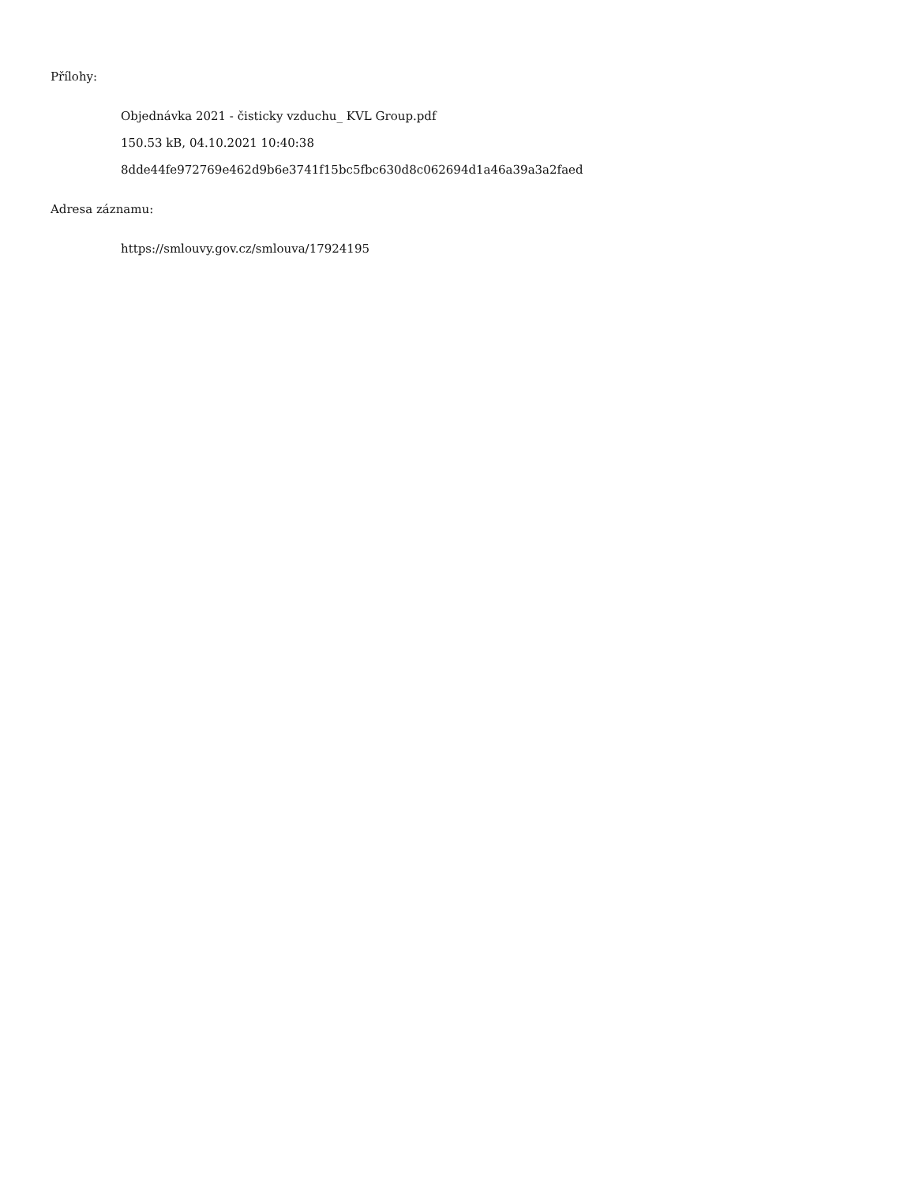Přílohy:
Objednávka 2021 - čisticky vzduchu_ KVL Group.pdf
150.53 kB, 04.10.2021 10:40:38
8dde44fe972769e462d9b6e3741f15bc5fbc630d8c062694d1a46a39a3a2faed
Adresa záznamu:
https://smlouvy.gov.cz/smlouva/17924195